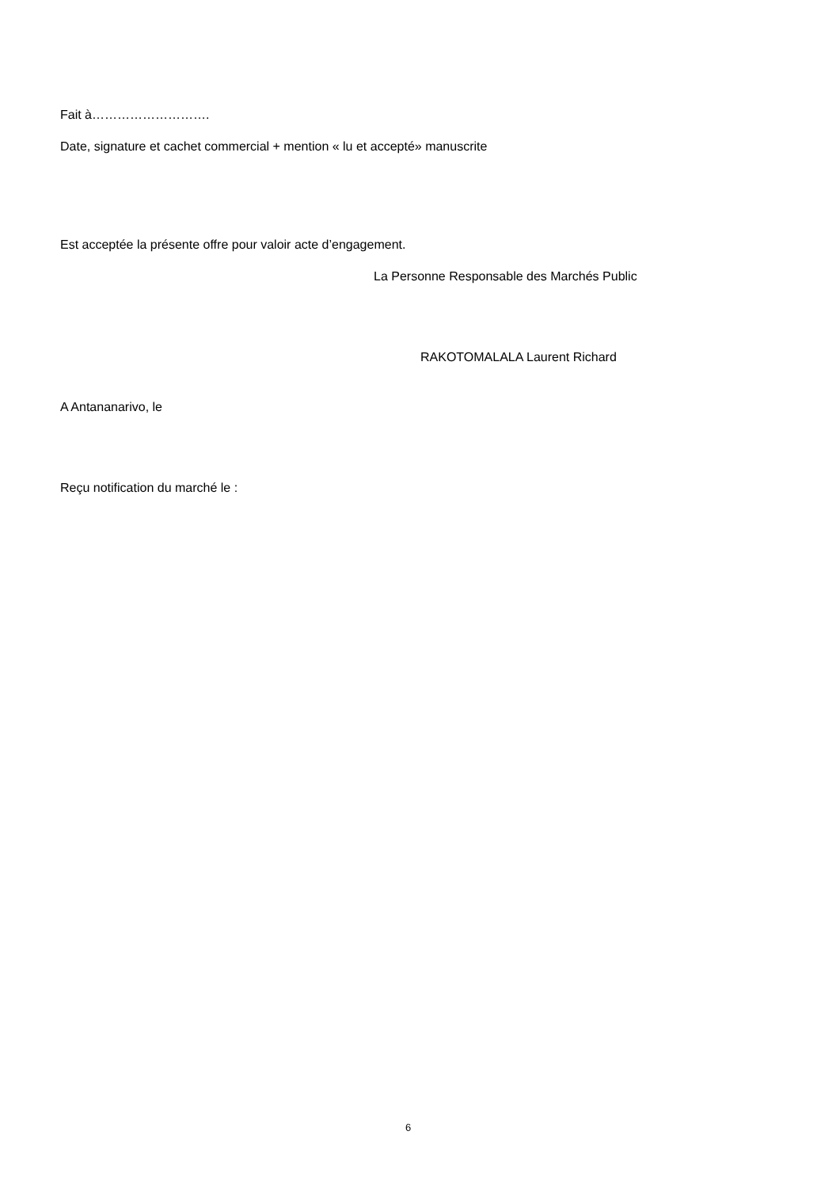Fait à……………………….
Date, signature et cachet commercial + mention « lu et accepté» manuscrite
Est acceptée la présente offre pour valoir acte d’engagement.
La Personne Responsable des Marchés Public
RAKOTOMALALA Laurent Richard
A Antananarivo, le
Reçu notification du marché le :
6